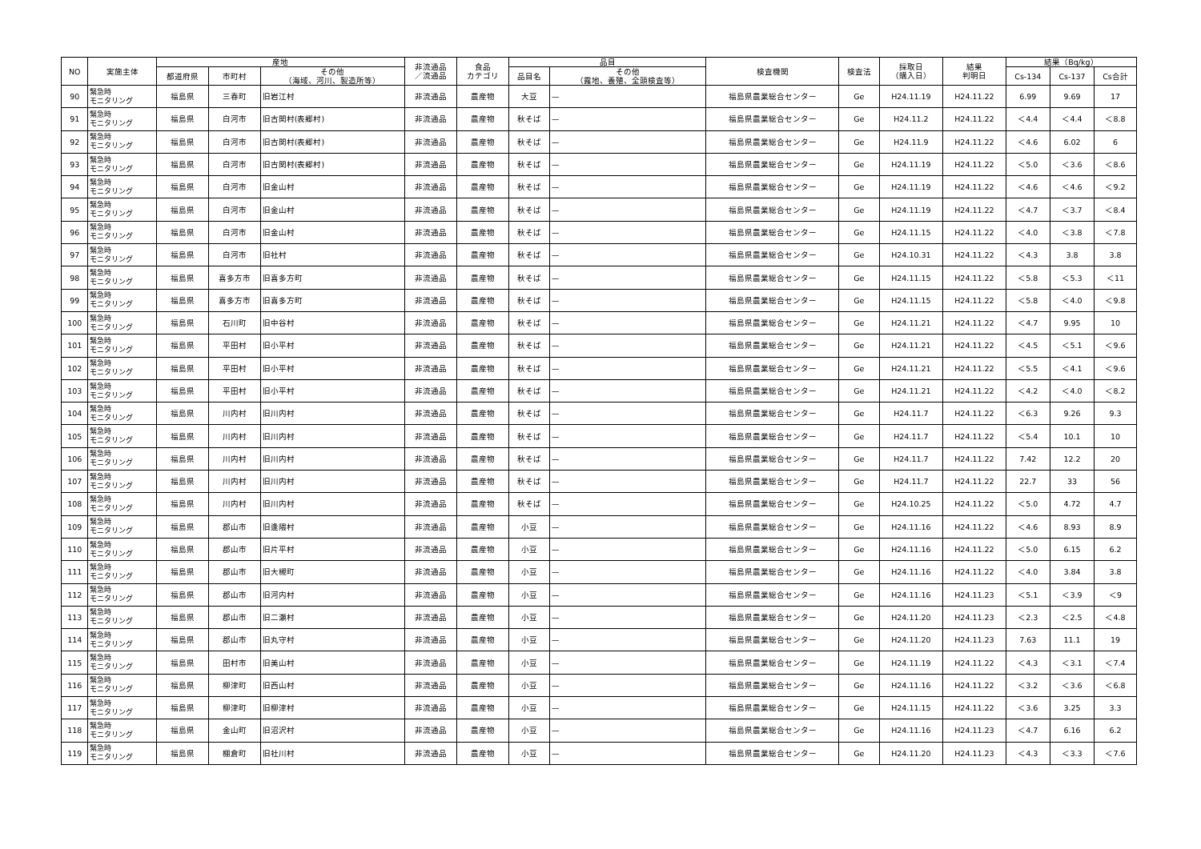| NO | 実施主体 | 産地 | | | 非流通品 ／流通品 | 食品 カテゴリ | 品目 | | 検査機関 | 検査法 | 採取日 （購入日） | 結果 判明日 | 結果（Bq/kg） | | |
| --- | --- | --- | --- | --- | --- | --- | --- | --- | --- | --- | --- | --- | --- | --- | --- |
| | | 都道府県 | 市町村 | その他 （海域、河川、製造所等） | | | 品目名 | その他 （露地、養殖、全頭検査等） | | | | | Cs-134 | Cs-137 | Cs合計 |
| 90 | 緊急時 モニタリング | 福島県 | 三春町 | 旧岩江村 | 非流通品 | 農産物 | 大豆 | — | 福島県農業総合センター | Ge | H24.11.19 | H24.11.22 | 6.99 | 9.69 | 17 |
| 91 | 緊急時 モニタリング | 福島県 | 白河市 | 旧古関村(表郷村) | 非流通品 | 農産物 | 秋そば | — | 福島県農業総合センター | Ge | H24.11.2 | H24.11.22 | ＜4.4 | ＜4.4 | ＜8.8 |
| 92 | 緊急時 モニタリング | 福島県 | 白河市 | 旧古関村(表郷村) | 非流通品 | 農産物 | 秋そば | — | 福島県農業総合センター | Ge | H24.11.9 | H24.11.22 | ＜4.6 | 6.02 | 6 |
| 93 | 緊急時 モニタリング | 福島県 | 白河市 | 旧古関村(表郷村) | 非流通品 | 農産物 | 秋そば | — | 福島県農業総合センター | Ge | H24.11.19 | H24.11.22 | ＜5.0 | ＜3.6 | ＜8.6 |
| 94 | 緊急時 モニタリング | 福島県 | 白河市 | 旧金山村 | 非流通品 | 農産物 | 秋そば | — | 福島県農業総合センター | Ge | H24.11.19 | H24.11.22 | ＜4.6 | ＜4.6 | ＜9.2 |
| 95 | 緊急時 モニタリング | 福島県 | 白河市 | 旧金山村 | 非流通品 | 農産物 | 秋そば | — | 福島県農業総合センター | Ge | H24.11.19 | H24.11.22 | ＜4.7 | ＜3.7 | ＜8.4 |
| 96 | 緊急時 モニタリング | 福島県 | 白河市 | 旧金山村 | 非流通品 | 農産物 | 秋そば | — | 福島県農業総合センター | Ge | H24.11.15 | H24.11.22 | ＜4.0 | ＜3.8 | ＜7.8 |
| 97 | 緊急時 モニタリング | 福島県 | 白河市 | 旧社村 | 非流通品 | 農産物 | 秋そば | — | 福島県農業総合センター | Ge | H24.10.31 | H24.11.22 | ＜4.3 | 3.8 | 3.8 |
| 98 | 緊急時 モニタリング | 福島県 | 喜多方市 | 旧喜多方町 | 非流通品 | 農産物 | 秋そば | — | 福島県農業総合センター | Ge | H24.11.15 | H24.11.22 | ＜5.8 | ＜5.3 | ＜11 |
| 99 | 緊急時 モニタリング | 福島県 | 喜多方市 | 旧喜多方町 | 非流通品 | 農産物 | 秋そば | — | 福島県農業総合センター | Ge | H24.11.15 | H24.11.22 | ＜5.8 | ＜4.0 | ＜9.8 |
| 100 | 緊急時 モニタリング | 福島県 | 石川町 | 旧中谷村 | 非流通品 | 農産物 | 秋そば | — | 福島県農業総合センター | Ge | H24.11.21 | H24.11.22 | ＜4.7 | 9.95 | 10 |
| 101 | 緊急時 モニタリング | 福島県 | 平田村 | 旧小平村 | 非流通品 | 農産物 | 秋そば | — | 福島県農業総合センター | Ge | H24.11.21 | H24.11.22 | ＜4.5 | ＜5.1 | ＜9.6 |
| 102 | 緊急時 モニタリング | 福島県 | 平田村 | 旧小平村 | 非流通品 | 農産物 | 秋そば | — | 福島県農業総合センター | Ge | H24.11.21 | H24.11.22 | ＜5.5 | ＜4.1 | ＜9.6 |
| 103 | 緊急時 モニタリング | 福島県 | 平田村 | 旧小平村 | 非流通品 | 農産物 | 秋そば | — | 福島県農業総合センター | Ge | H24.11.21 | H24.11.22 | ＜4.2 | ＜4.0 | ＜8.2 |
| 104 | 緊急時 モニタリング | 福島県 | 川内村 | 旧川内村 | 非流通品 | 農産物 | 秋そば | — | 福島県農業総合センター | Ge | H24.11.7 | H24.11.22 | ＜6.3 | 9.26 | 9.3 |
| 105 | 緊急時 モニタリング | 福島県 | 川内村 | 旧川内村 | 非流通品 | 農産物 | 秋そば | — | 福島県農業総合センター | Ge | H24.11.7 | H24.11.22 | ＜5.4 | 10.1 | 10 |
| 106 | 緊急時 モニタリング | 福島県 | 川内村 | 旧川内村 | 非流通品 | 農産物 | 秋そば | — | 福島県農業総合センター | Ge | H24.11.7 | H24.11.22 | 7.42 | 12.2 | 20 |
| 107 | 緊急時 モニタリング | 福島県 | 川内村 | 旧川内村 | 非流通品 | 農産物 | 秋そば | — | 福島県農業総合センター | Ge | H24.11.7 | H24.11.22 | 22.7 | 33 | 56 |
| 108 | 緊急時 モニタリング | 福島県 | 川内村 | 旧川内村 | 非流通品 | 農産物 | 秋そば | — | 福島県農業総合センター | Ge | H24.10.25 | H24.11.22 | ＜5.0 | 4.72 | 4.7 |
| 109 | 緊急時 モニタリング | 福島県 | 郡山市 | 旧逢隈村 | 非流通品 | 農産物 | 小豆 | — | 福島県農業総合センター | Ge | H24.11.16 | H24.11.22 | ＜4.6 | 8.93 | 8.9 |
| 110 | 緊急時 モニタリング | 福島県 | 郡山市 | 旧片平村 | 非流通品 | 農産物 | 小豆 | — | 福島県農業総合センター | Ge | H24.11.16 | H24.11.22 | ＜5.0 | 6.15 | 6.2 |
| 111 | 緊急時 モニタリング | 福島県 | 郡山市 | 旧大槻町 | 非流通品 | 農産物 | 小豆 | — | 福島県農業総合センター | Ge | H24.11.16 | H24.11.22 | ＜4.0 | 3.84 | 3.8 |
| 112 | 緊急時 モニタリング | 福島県 | 郡山市 | 旧河内村 | 非流通品 | 農産物 | 小豆 | — | 福島県農業総合センター | Ge | H24.11.16 | H24.11.23 | ＜5.1 | ＜3.9 | ＜9 |
| 113 | 緊急時 モニタリング | 福島県 | 郡山市 | 旧二瀬村 | 非流通品 | 農産物 | 小豆 | — | 福島県農業総合センター | Ge | H24.11.20 | H24.11.23 | ＜2.3 | ＜2.5 | ＜4.8 |
| 114 | 緊急時 モニタリング | 福島県 | 郡山市 | 旧丸守村 | 非流通品 | 農産物 | 小豆 | — | 福島県農業総合センター | Ge | H24.11.20 | H24.11.23 | 7.63 | 11.1 | 19 |
| 115 | 緊急時 モニタリング | 福島県 | 田村市 | 旧美山村 | 非流通品 | 農産物 | 小豆 | — | 福島県農業総合センター | Ge | H24.11.19 | H24.11.22 | ＜4.3 | ＜3.1 | ＜7.4 |
| 116 | 緊急時 モニタリング | 福島県 | 柳津町 | 旧西山村 | 非流通品 | 農産物 | 小豆 | — | 福島県農業総合センター | Ge | H24.11.16 | H24.11.22 | ＜3.2 | ＜3.6 | ＜6.8 |
| 117 | 緊急時 モニタリング | 福島県 | 柳津町 | 旧柳津村 | 非流通品 | 農産物 | 小豆 | — | 福島県農業総合センター | Ge | H24.11.15 | H24.11.22 | ＜3.6 | 3.25 | 3.3 |
| 118 | 緊急時 モニタリング | 福島県 | 金山町 | 旧沼沢村 | 非流通品 | 農産物 | 小豆 | — | 福島県農業総合センター | Ge | H24.11.16 | H24.11.23 | ＜4.7 | 6.16 | 6.2 |
| 119 | 緊急時 モニタリング | 福島県 | 棚倉町 | 旧社川村 | 非流通品 | 農産物 | 小豆 | — | 福島県農業総合センター | Ge | H24.11.20 | H24.11.23 | ＜4.3 | ＜3.3 | ＜7.6 |